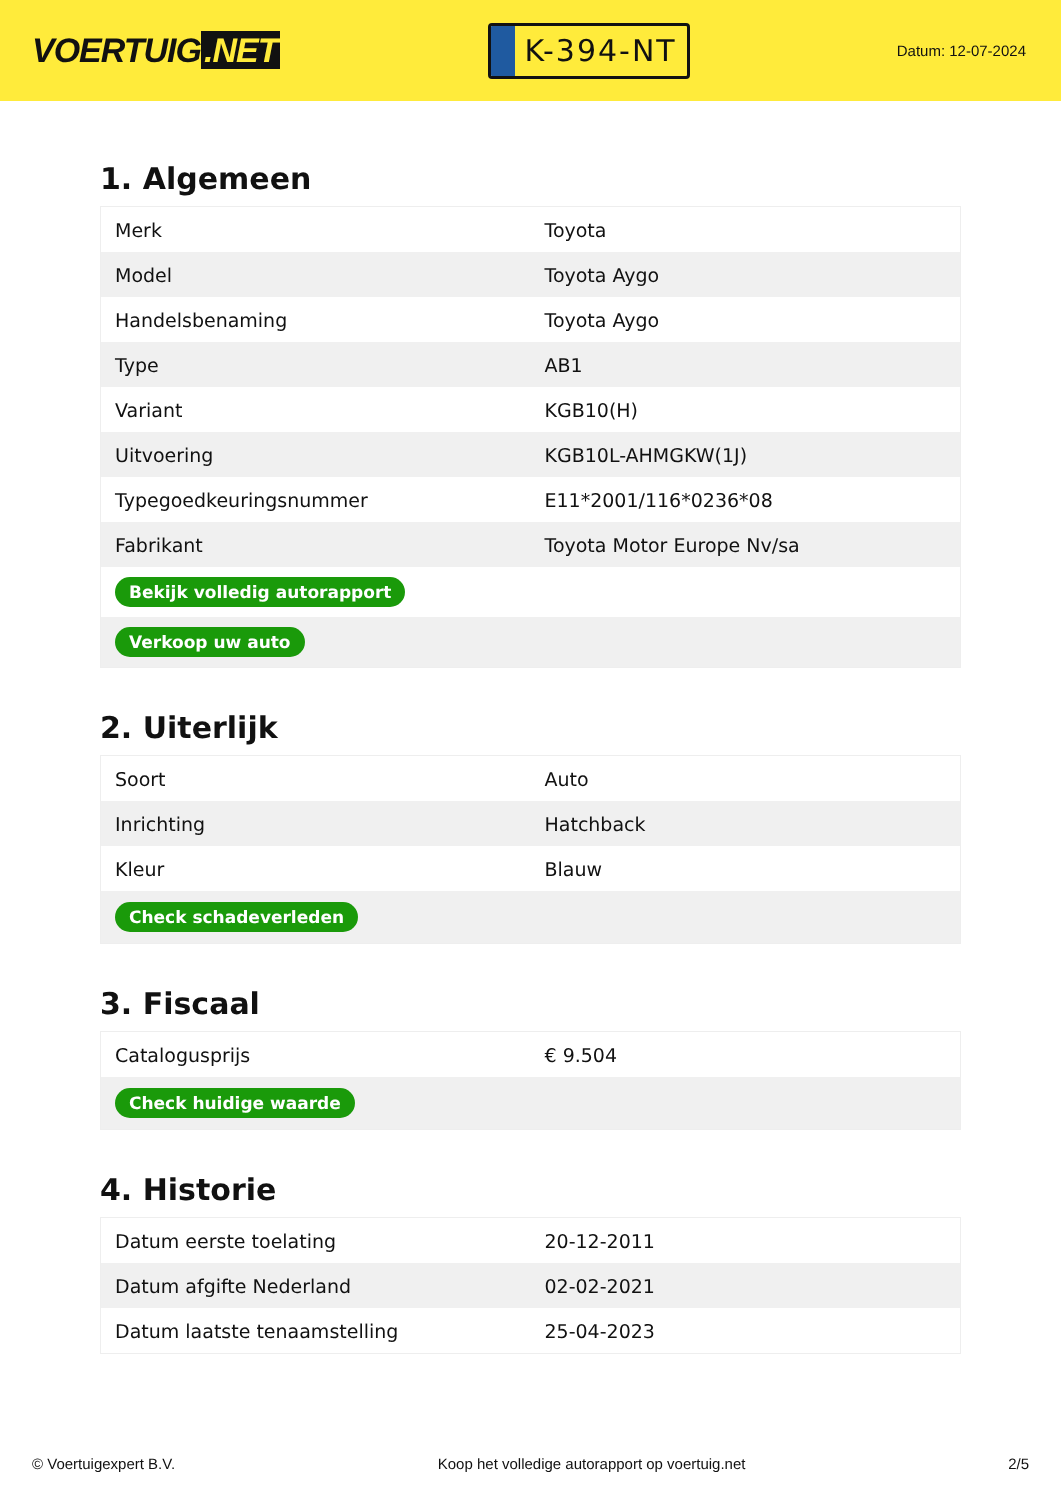VOERTUIG.NET
K-394-NT
Datum: 12-07-2024
1. Algemeen
| Merk | Toyota |
| Model | Toyota Aygo |
| Handelsbenaming | Toyota Aygo |
| Type | AB1 |
| Variant | KGB10(H) |
| Uitvoering | KGB10L-AHMGKW(1J) |
| Typegoedkeuringsnummer | E11*2001/116*0236*08 |
| Fabrikant | Toyota Motor Europe Nv/sa |
| Bekijk volledig autorapport | |
| Verkoop uw auto | |
2. Uiterlijk
| Soort | Auto |
| Inrichting | Hatchback |
| Kleur | Blauw |
| Check schadeverleden | |
3. Fiscaal
| Catalogusprijs | € 9.504 |
| Check huidige waarde | |
4. Historie
| Datum eerste toelating | 20-12-2011 |
| Datum afgifte Nederland | 02-02-2021 |
| Datum laatste tenaamstelling | 25-04-2023 |
© Voertuigexpert B.V. Koop het volledige autorapport op voertuig.net 2/5